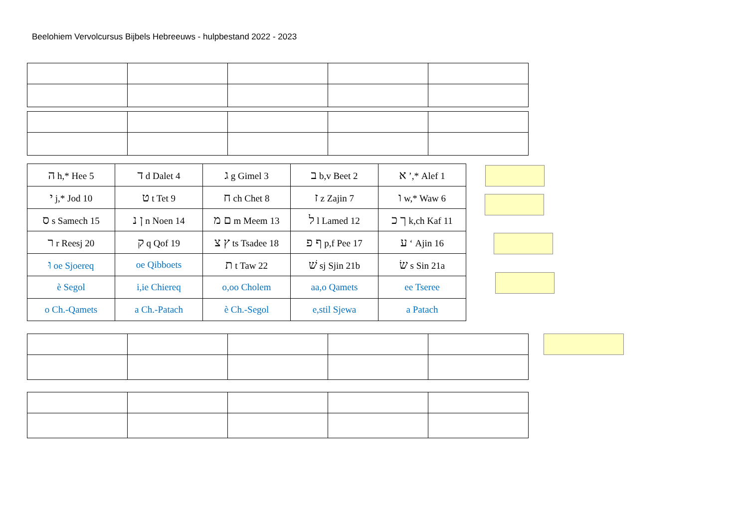Beelohiem Vervolcursus Bijbels Hebreeuws - hulpbestand 2022 - 2023
| ה h,* Hee 5 | ד d Dalet 4 | ג g Gimel 3 | ב b,v Beet 2 | א ’,* Alef 1 |
| י j,* Jod 10 | ט t Tet 9 | ח ch Chet 8 | ז z Zajin 7 | ו w,* Waw 6 |
| ס s Samech 15 | ן נ n Noen 14 | ם מ m Meem 13 | ל l Lamed 12 | ך כ k,ch Kaf 11 |
| ר r Reesj 20 | ק q Qof 19 | ץ צ ts Tsadee 18 | ף פ p,f Pee 17 | ע ‘ Ajin 16 |
| וּ oe Sjoereq | oe Qibboets | ת t Taw 22 | שׁ sj Sjin 21b | שׂ s Sin 21a |
| è Segol | i,ie Chiereq | o,oo Cholem | aa,o Qamets | ee Tseree |
| o Ch.-Qamets | a Ch.-Patach | è Ch.-Segol | e,stil Sjewa | a Patach |